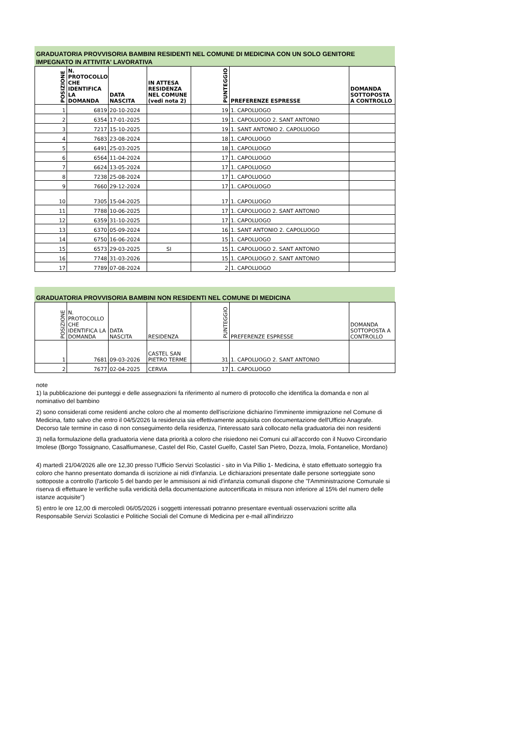GRADUATORIA PROVVISORIA BAMBINI RESIDENTI NEL COMUNE DI MEDICINA CON UN SOLO GENITORE IMPEGNATO IN ATTIVITA' LAVORATIVA
| POSIZIONE | N. PROTOCOLLO CHE IDENTIFICA LA DOMANDA | DATA NASCITA | IN ATTESA RESIDENZA NEL COMUNE (vedi nota 2) | PUNTEGGIO | PREFERENZE ESPRESSE | DOMANDA SOTTOPOSTA A CONTROLLO |
| --- | --- | --- | --- | --- | --- | --- |
| 1 | 6819 | 20-10-2024 | | 19 | 1. CAPOLUOGO | |
| 2 | 6354 | 17-01-2025 | | 19 | 1. CAPOLUOGO 2. SANT ANTONIO | |
| 3 | 7217 | 15-10-2025 | | 19 | 1. SANT ANTONIO 2. CAPOLUOGO | |
| 4 | 7683 | 23-08-2024 | | 18 | 1. CAPOLUOGO | |
| 5 | 6491 | 25-03-2025 | | 18 | 1. CAPOLUOGO | |
| 6 | 6564 | 11-04-2024 | | 17 | 1. CAPOLUOGO | |
| 7 | 6624 | 13-05-2024 | | 17 | 1. CAPOLUOGO | |
| 8 | 7238 | 25-08-2024 | | 17 | 1. CAPOLUOGO | |
| 9 | 7660 | 29-12-2024 | | 17 | 1. CAPOLUOGO | |
| 10 | 7305 | 15-04-2025 | | 17 | 1. CAPOLUOGO | |
| 11 | 7788 | 10-06-2025 | | 17 | 1. CAPOLUOGO 2. SANT ANTONIO | |
| 12 | 6359 | 31-10-2025 | | 17 | 1. CAPOLUOGO | |
| 13 | 6370 | 05-09-2024 | | 16 | 1. SANT ANTONIO 2. CAPOLUOGO | |
| 14 | 6750 | 16-06-2024 | | 15 | 1. CAPOLUOGO | |
| 15 | 6573 | 29-03-2025 | SI | 15 | 1. CAPOLUOGO 2. SANT ANTONIO | |
| 16 | 7748 | 31-03-2026 | | 15 | 1. CAPOLUOGO 2. SANT ANTONIO | |
| 17 | 7789 | 07-08-2024 | | 2 | 1. CAPOLUOGO | |
GRADUATORIA PROVVISORIA BAMBINI NON RESIDENTI NEL COMUNE DI MEDICINA
| POSIZIONE | N. PROTOCOLLO CHE IDENTIFICA LA DOMANDA | DATA NASCITA | RESIDENZA | PUNTEGGIO | PREFERENZE ESPRESSE | DOMANDA SOTTOPOSTA A CONTROLLO |
| --- | --- | --- | --- | --- | --- | --- |
| 1 | 7681 | 09-03-2026 | CASTEL SAN PIETRO TERME | 31 | 1. CAPOLUOGO 2. SANT ANTONIO | |
| 2 | 7677 | 02-04-2025 | CERVIA | 17 | 1. CAPOLUOGO | |
note
1) la pubblicazione dei punteggi e delle assegnazioni fa riferimento al numero di protocollo che identifica la domanda e non al nominativo del bambino
2) sono considerati come residenti anche coloro che al momento dell'iscrizione dichiarino l'imminente immigrazione nel Comune di Medicina, fatto salvo che entro il 04/5/2026 la residenzia sia effettivamente acquisita con documentazione dell'Ufficio Anagrafe. Decorso tale termine in caso di non conseguimento della residenza, l'interessato sarà collocato nella graduatoria dei non residenti
3) nella formulazione della graduatoria viene data priorità a coloro che risiedono nei Comuni cui all'accordo con il Nuovo Circondario Imolese (Borgo Tossignano, Casalfiumanese, Castel del Rio, Castel Guelfo, Castel San Pietro, Dozza, Imola, Fontanelice, Mordano)
4) martedì 21/04/2026 alle ore 12,30 presso l'Ufficio Servizi Scolastici - sito in Via Pillio 1- Medicina, è stato effettuato sorteggio fra coloro che hanno presentato domanda di iscrizione ai nidi d'infanzia. Le dichiarazioni presentate dalle persone sorteggiate sono sottoposte a controllo (l'articolo 5 del bando per le ammisisoni ai nidi d'infanzia comunali dispone che "l'Amministrazione Comunale si riserva di effettuare le verifiche sulla veridicità della documentazione autocertificata in misura non inferiore al 15% del numero delle istanze acquisite")
5) entro le ore 12,00 di mercoledì 06/05/2026 i soggetti interessati potranno presentare eventuali osservazioni scritte alla Responsabile Servizi Scolastici e Politiche Sociali del Comune di Medicina per e-mail all'indirizzo